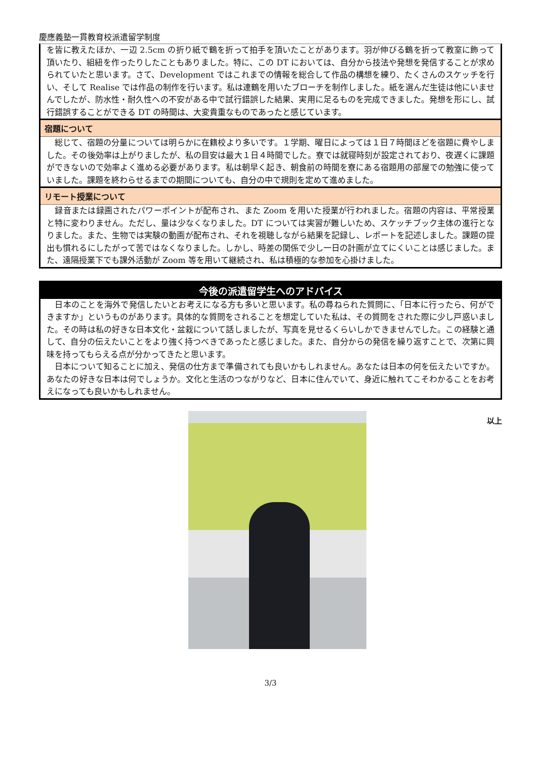慶應義塾一貫教育校派遣留学制度
を皆に教えたほか、一辺 2.5cm の折り紙で鶴を折って拍手を頂いたことがあります。羽が伸びる鶴を折って教室に飾って頂いたり、組紐を作ったりしたこともありました。特に、この DT においては、自分から技法や発想を発信することが求められていたと思います。さて、Development ではこれまでの情報を総合して作品の構想を練り、たくさんのスケッチを行い、そして Realise では作品の制作を行います。私は連鶴を用いたブローチを制作しました。紙を選んだ生徒は他にいませんでしたが、防水性・耐久性への不安がある中で試行錯誤した結果、実用に足るものを完成できました。発想を形にし、試行錯誤することができる DT の時間は、大変貴重なものであったと感じています。
宿題について
　総じて、宿題の分量については明らかに在籍校より多いです。１学期、曜日によっては１日７時間ほどを宿題に費やしました。その後効率は上がりましたが、私の目安は最大１日４時間でした。寮では就寝時刻が設定されており、夜遅くに課題ができないので効率よく進める必要があります。私は朝早く起き、朝食前の時間を寮にある宿題用の部屋での勉強に使っていました。課題を終わらせるまでの期間についても、自分の中で規則を定めて進めました。
リモート授業について
　録音または録画されたパワーポイントが配布され、また Zoom を用いた授業が行われました。宿題の内容は、平常授業と特に変わりません。ただし、量は少なくなりました。DT については実習が難しいため、スケッチブック主体の進行となりました。また、生物では実験の動画が配布され、それを視聴しながら結果を記録し、レポートを記述しました。課題の提出も慣れるにしたがって苦ではなくなりました。しかし、時差の関係で少し一日の計画が立てにくいことは感じました。また、遠隔授業下でも課外活動が Zoom 等を用いて継続され、私は積極的な参加を心掛けました。
今後の派遣留学生へのアドバイス
　日本のことを海外で発信したいとお考えになる方も多いと思います。私の尋ねられた質問に、「日本に行ったら、何ができますか」というものがあります。具体的な質問をされることを想定していた私は、その質問をされた際に少し戸惑いました。その時は私の好きな日本文化・盆栽について話しましたが、写真を見せるくらいしかできませんでした。この経験と通して、自分の伝えたいことをより強く持つべきであったと感じました。また、自分からの発信を繰り返すことで、次第に興味を持ってもらえる点が分かってきたと思います。
　日本について知ることに加え、発信の仕方まで準備されても良いかもしれません。あなたは日本の何を伝えたいですか。あなたの好きな日本は何でしょうか。文化と生活のつながりなど、日本に住んでいて、身近に触れてこそわかることをお考えになっても良いかもしれません。
以上
3/3